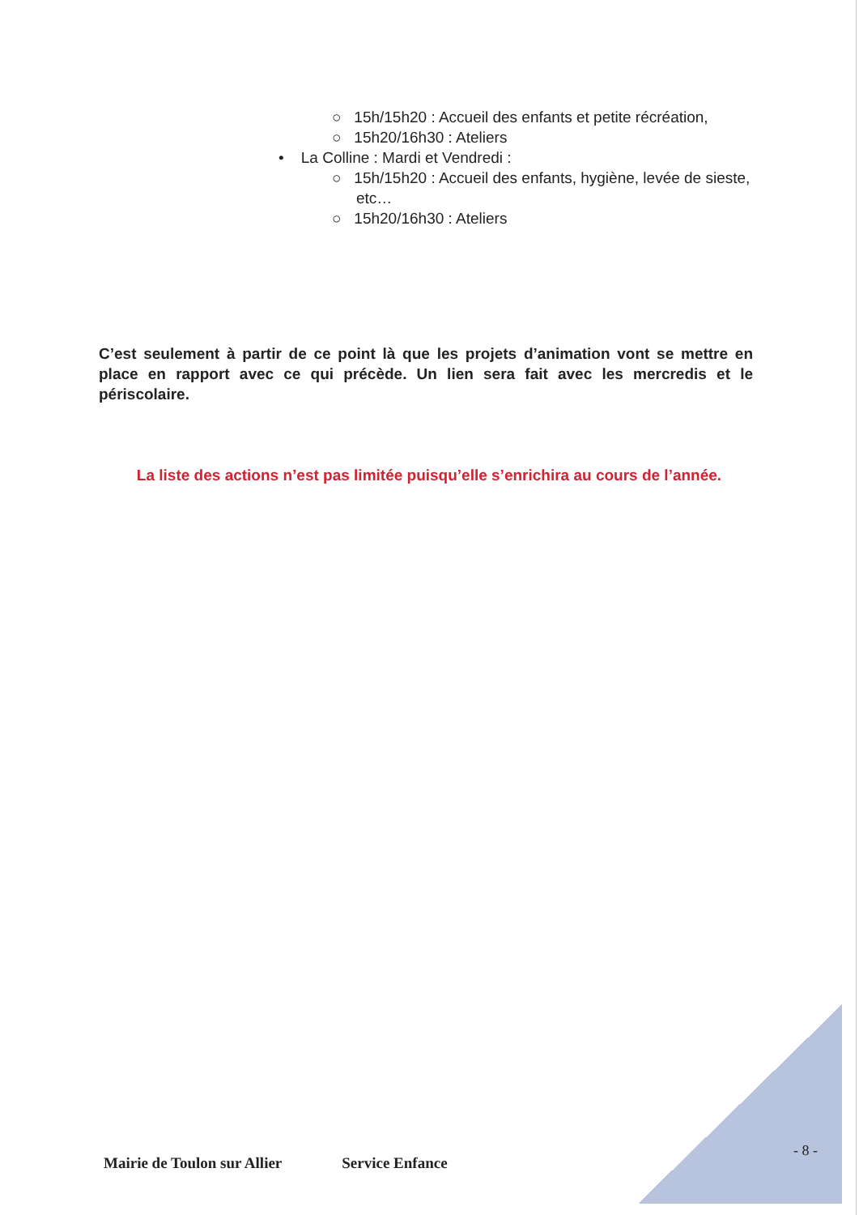○ 15h/15h20 : Accueil des enfants et petite récréation,
○ 15h20/16h30 : Ateliers
• La Colline : Mardi et Vendredi :
○ 15h/15h20 : Accueil des enfants, hygiène, levée de sieste, etc…
○ 15h20/16h30 : Ateliers
C’est seulement à partir de ce point là que les projets d’animation vont se mettre en place en rapport avec ce qui précède. Un lien sera fait avec les mercredis et le périscolaire.
La liste des actions n’est pas limitée puisqu’elle s’enrichira au cours de l’année.
- 8 -
Mairie de Toulon sur Allier Service Enfance